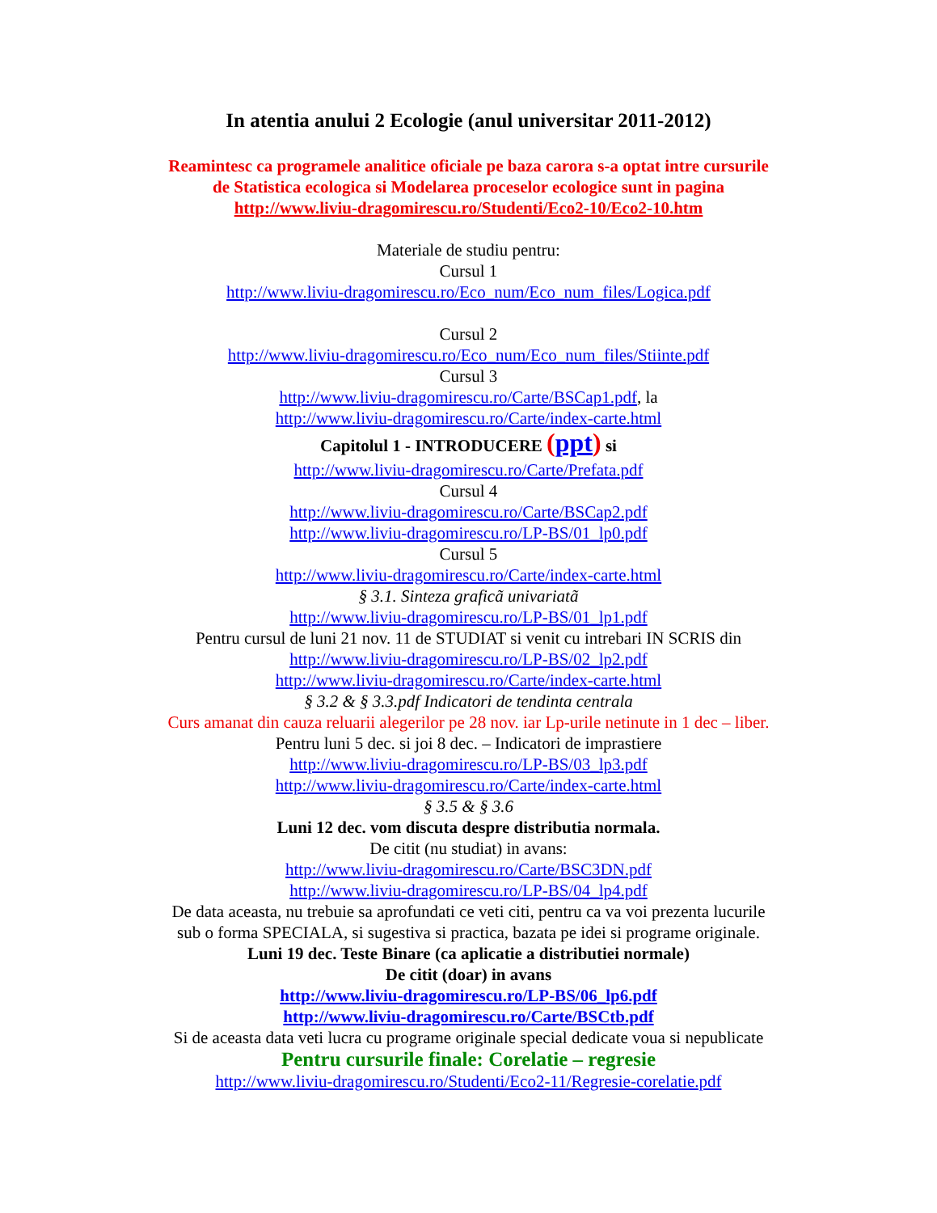In atentia anului 2 Ecologie (anul universitar 2011-2012)
Reamintesc ca programele analitice oficiale pe baza carora s-a optat intre cursurile
de Statistica ecologica si Modelarea proceselor ecologice sunt in pagina
http://www.liviu-dragomirescu.ro/Studenti/Eco2-10/Eco2-10.htm
Materiale de studiu pentru:
Cursul 1
http://www.liviu-dragomirescu.ro/Eco_num/Eco_num_files/Logica.pdf
Cursul 2
http://www.liviu-dragomirescu.ro/Eco_num/Eco_num_files/Stiinte.pdf
Cursul 3
http://www.liviu-dragomirescu.ro/Carte/BSCap1.pdf, la
http://www.liviu-dragomirescu.ro/Carte/index-carte.html
Capitolul 1 - INTRODUCERE (ppt) si
http://www.liviu-dragomirescu.ro/Carte/Prefata.pdf
Cursul 4
http://www.liviu-dragomirescu.ro/Carte/BSCap2.pdf
http://www.liviu-dragomirescu.ro/LP-BS/01_lp0.pdf
Cursul 5
http://www.liviu-dragomirescu.ro/Carte/index-carte.html
§ 3.1. Sinteza graficã univariatã
http://www.liviu-dragomirescu.ro/LP-BS/01_lp1.pdf
Pentru cursul de luni 21 nov. 11 de STUDIAT si venit cu intrebari IN SCRIS din
http://www.liviu-dragomirescu.ro/LP-BS/02_lp2.pdf
http://www.liviu-dragomirescu.ro/Carte/index-carte.html
§ 3.2 & § 3.3.pdf Indicatori de tendinta centrala
Curs amanat din cauza reluarii alegerilor pe 28 nov. iar Lp-urile netinute in 1 dec – liber.
Pentru luni 5 dec. si joi 8 dec. – Indicatori de imprastiere
http://www.liviu-dragomirescu.ro/LP-BS/03_lp3.pdf
http://www.liviu-dragomirescu.ro/Carte/index-carte.html
§ 3.5 & § 3.6
Luni 12 dec. vom discuta despre distributia normala.
De citit (nu studiat) in avans:
http://www.liviu-dragomirescu.ro/Carte/BSC3DN.pdf
http://www.liviu-dragomirescu.ro/LP-BS/04_lp4.pdf
De data aceasta, nu trebuie sa aprofundati ce veti citi, pentru ca va voi prezenta lucurile
sub o forma SPECIALA, si sugestiva si practica, bazata pe idei si programe originale.
Luni 19 dec. Teste Binare (ca aplicatie a distributiei normale)
De citit (doar) in avans
http://www.liviu-dragomirescu.ro/LP-BS/06_lp6.pdf
http://www.liviu-dragomirescu.ro/Carte/BSCtb.pdf
Si de aceasta data veti lucra cu programe originale special dedicate voua si nepublicate
Pentru cursurile finale: Corelatie – regresie
http://www.liviu-dragomirescu.ro/Studenti/Eco2-11/Regresie-corelatie.pdf